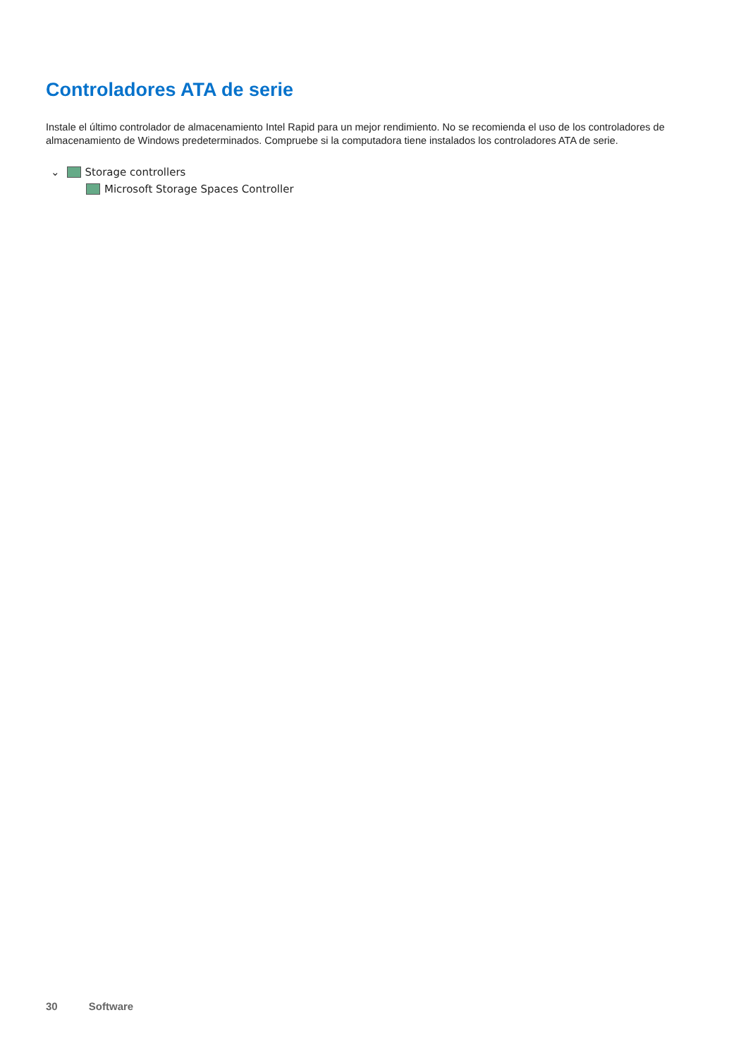Controladores ATA de serie
Instale el último controlador de almacenamiento Intel Rapid para un mejor rendimiento. No se recomienda el uso de los controladores de almacenamiento de Windows predeterminados. Compruebe si la computadora tiene instalados los controladores ATA de serie.
⌄ Storage controllers
Microsoft Storage Spaces Controller
30 Software